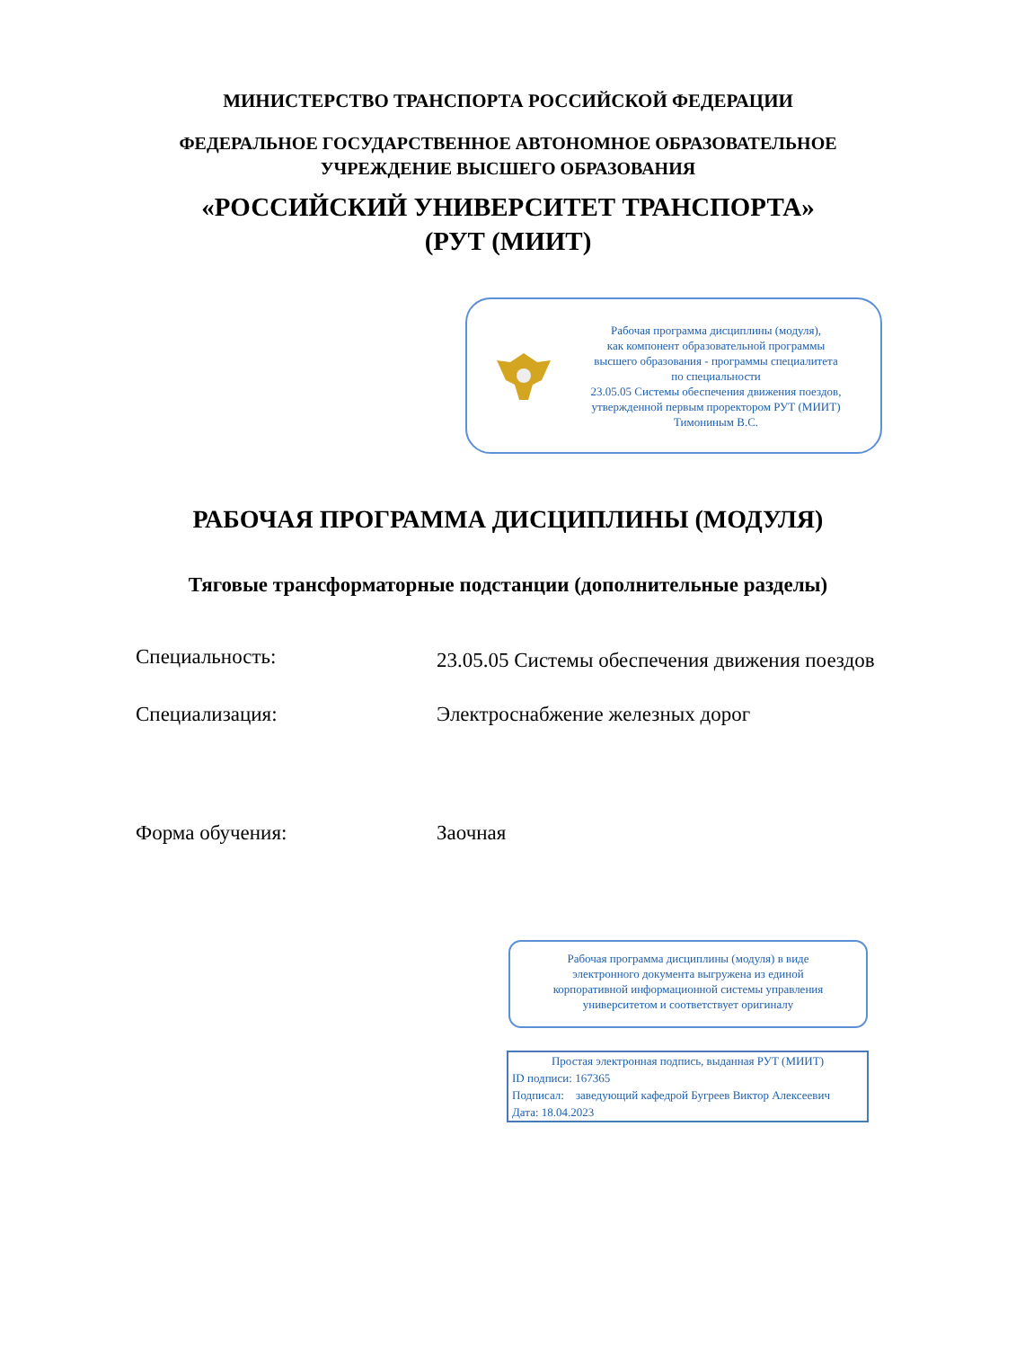МИНИСТЕРСТВО ТРАНСПОРТА РОССИЙСКОЙ ФЕДЕРАЦИИ
ФЕДЕРАЛЬНОЕ ГОСУДАРСТВЕННОЕ АВТОНОМНОЕ ОБРАЗОВАТЕЛЬНОЕ
УЧРЕЖДЕНИЕ ВЫСШЕГО ОБРАЗОВАНИЯ
«РОССИЙСКИЙ УНИВЕРСИТЕТ ТРАНСПОРТА»
(РУТ (МИИТ)
Рабочая программа дисциплины (модуля),
как компонент образовательной программы
высшего образования - программы специалитета
по специальности
23.05.05 Системы обеспечения движения поездов,
утвержденной первым проректором РУТ (МИИТ)
Тимониным В.С.
РАБОЧАЯ ПРОГРАММА ДИСЦИПЛИНЫ (МОДУЛЯ)
Тяговые трансформаторные подстанции (дополнительные разделы)
Специальность:
23.05.05 Системы обеспечения движения поездов
Специализация: Электроснабжение железных дорог
Форма обучения: Заочная
Рабочая программа дисциплины (модуля) в виде
электронного документа выгружена из единой
корпоративной информационной системы управления
университетом и соответствует оригиналу
Простая электронная подпись, выданная РУТ (МИИТ)
ID подписи: 167365
Подписал: заведующий кафедрой Бугреев Виктор Алексеевич
Дата: 18.04.2023